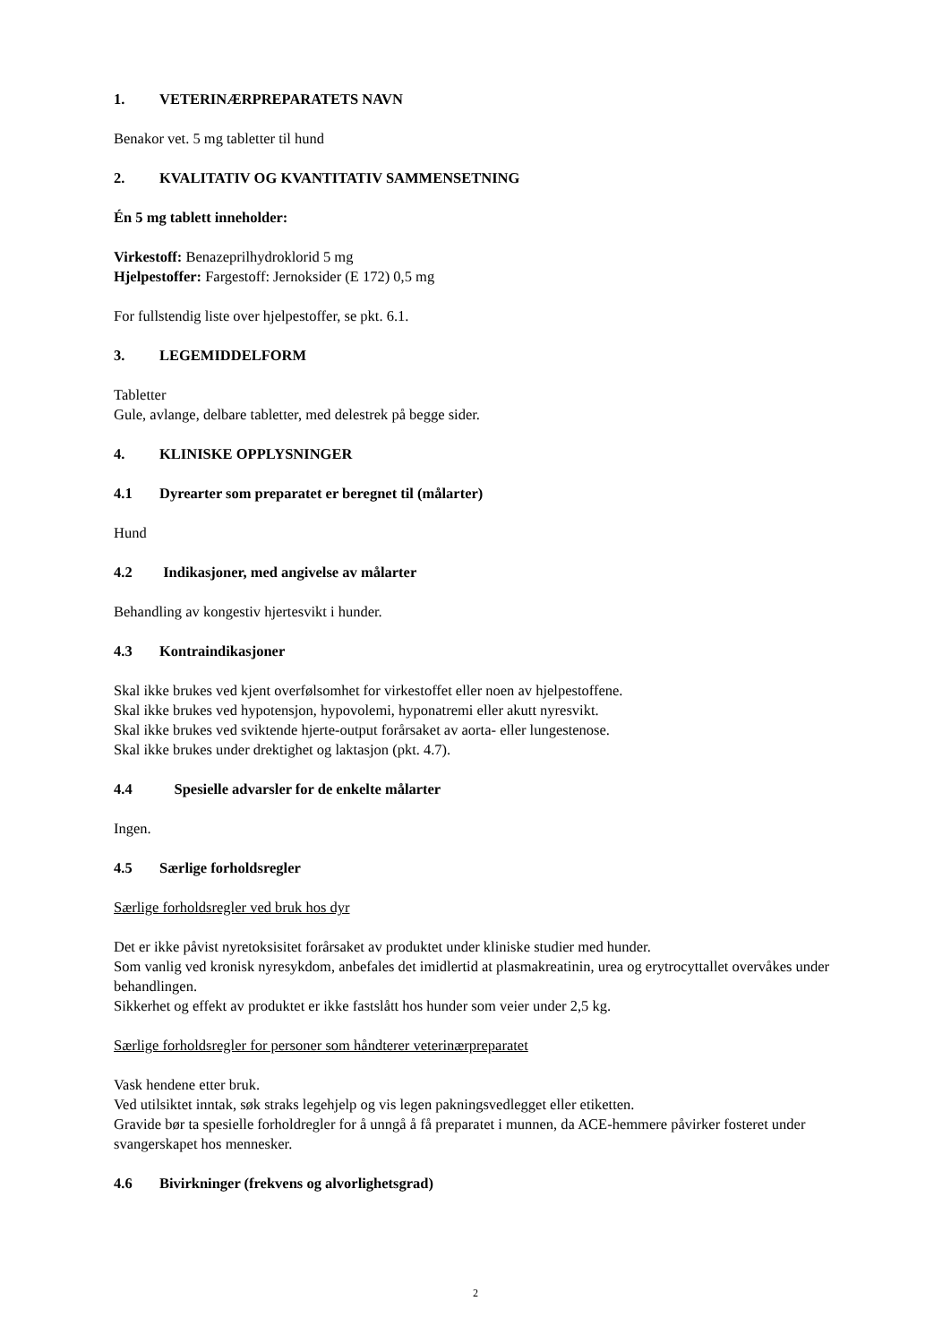1. VETERINÆRPREPARATETS NAVN
Benakor vet. 5 mg tabletter til hund
2. KVALITATIV OG KVANTITATIV SAMMENSETNING
Én 5 mg tablett inneholder:
Virkestoff: Benazeprilhydroklorid 5 mg
Hjelpestoffer: Fargestoff: Jernoksider (E 172) 0,5 mg
For fullstendig liste over hjelpestoffer, se pkt. 6.1.
3. LEGEMIDDELFORM
Tabletter
Gule, avlange, delbare tabletter, med delestrek på begge sider.
4. KLINISKE OPPLYSNINGER
4.1 Dyrearter som preparatet er beregnet til (målarter)
Hund
4.2 Indikasjoner, med angivelse av målarter
Behandling av kongestiv hjertesvikt i hunder.
4.3 Kontraindikasjoner
Skal ikke brukes ved kjent overfølsomhet for virkestoffet eller noen av hjelpestoffene.
Skal ikke brukes ved hypotensjon, hypovolemi, hyponatremi eller akutt nyresvikt.
Skal ikke brukes ved sviktende hjerte-output forårsaket av aorta- eller lungestenose.
Skal ikke brukes under drektighet og laktasjon (pkt. 4.7).
4.4 Spesielle advarsler for de enkelte målarter
Ingen.
4.5 Særlige forholdsregler
Særlige forholdsregler ved bruk hos dyr
Det er ikke påvist nyretoksisitet forårsaket av produktet under kliniske studier med hunder.
Som vanlig ved kronisk nyresykdom, anbefales det imidlertid at plasmakreatinin, urea og erytrocyttallet overvåkes under behandlingen.
Sikkerhet og effekt av produktet er ikke fastslått hos hunder som veier under 2,5 kg.
Særlige forholdsregler for personer som håndterer veterinærpreparatet
Vask hendene etter bruk.
Ved utilsiktet inntak, søk straks legehjelp og vis legen pakningsvedlegget eller etiketten.
Gravide bør ta spesielle forholdregler for å unngå å få preparatet i munnen, da ACE-hemmere påvirker fosteret under svangerskapet hos mennesker.
4.6 Bivirkninger (frekvens og alvorlighetsgrad)
2